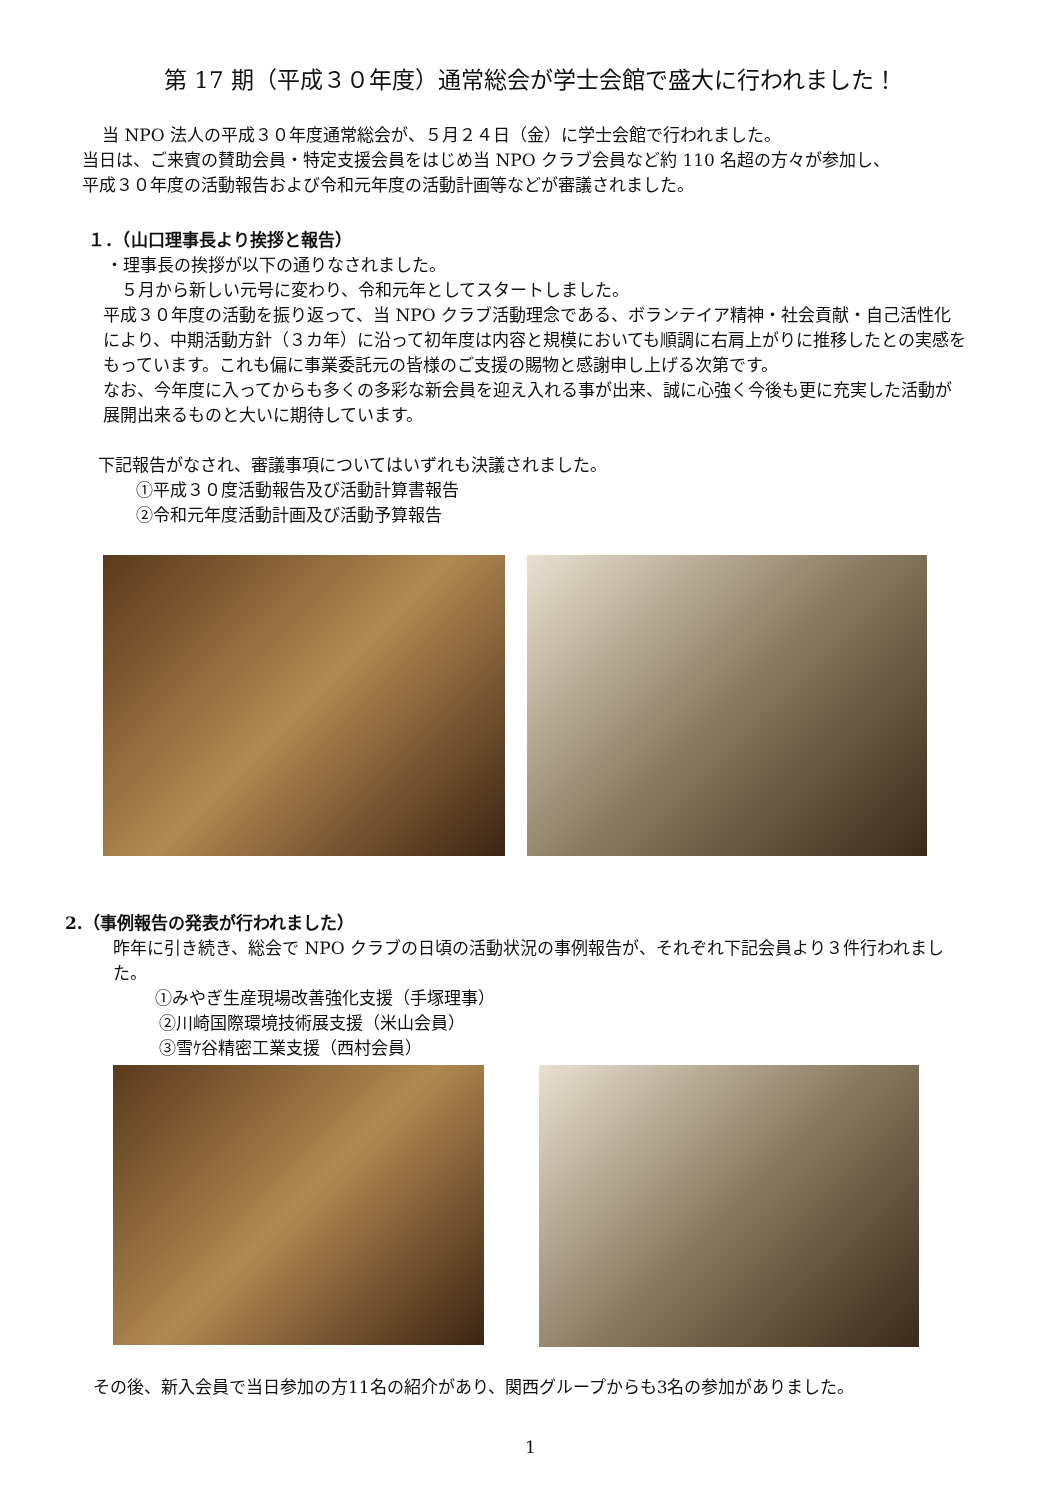第 17 期（平成３０年度）通常総会が学士会館で盛大に行われました！
当 NPO 法人の平成３０年度通常総会が、５月２４日（金）に学士会館で行われました。
当日は、ご来賓の賛助会員・特定支援会員をはじめ当 NPO クラブ会員など約 110 名超の方々が参加し、
平成３０年度の活動報告および令和元年度の活動計画等などが審議されました。
１．（山口理事長より挨拶と報告）
・理事長の挨拶が以下の通りなされました。
５月から新しい元号に変わり、令和元年としてスタートしました。
平成３０年度の活動を振り返って、当 NPO クラブ活動理念である、ボランテイア精神・社会貢献・自己活性化により、中期活動方針（３カ年）に沿って初年度は内容と規模においても順調に右肩上がりに推移したとの実感をもっています。これも偏に事業委託元の皆様のご支援の賜物と感謝申し上げる次第です。
なお、今年度に入ってからも多くの多彩な新会員を迎え入れる事が出来、誠に心強く今後も更に充実した活動が展開出来るものと大いに期待しています。
下記報告がなされ、審議事項についてはいずれも決議されました。
①平成３０度活動報告及び活動計算書報告
②令和元年度活動計画及び活動予算報告
2.（事例報告の発表が行われました）
昨年に引き続き、総会で NPO クラブの日頃の活動状況の事例報告が、それぞれ下記会員より３件行われました。
①みやぎ生産現場改善強化支援（手塚理事）
②川崎国際環境技術展支援（米山会員）
③雪ｹ谷精密工業支援（西村会員）
その後、新入会員で当日参加の方11名の紹介があり、関西グループからも3名の参加がありました。
1